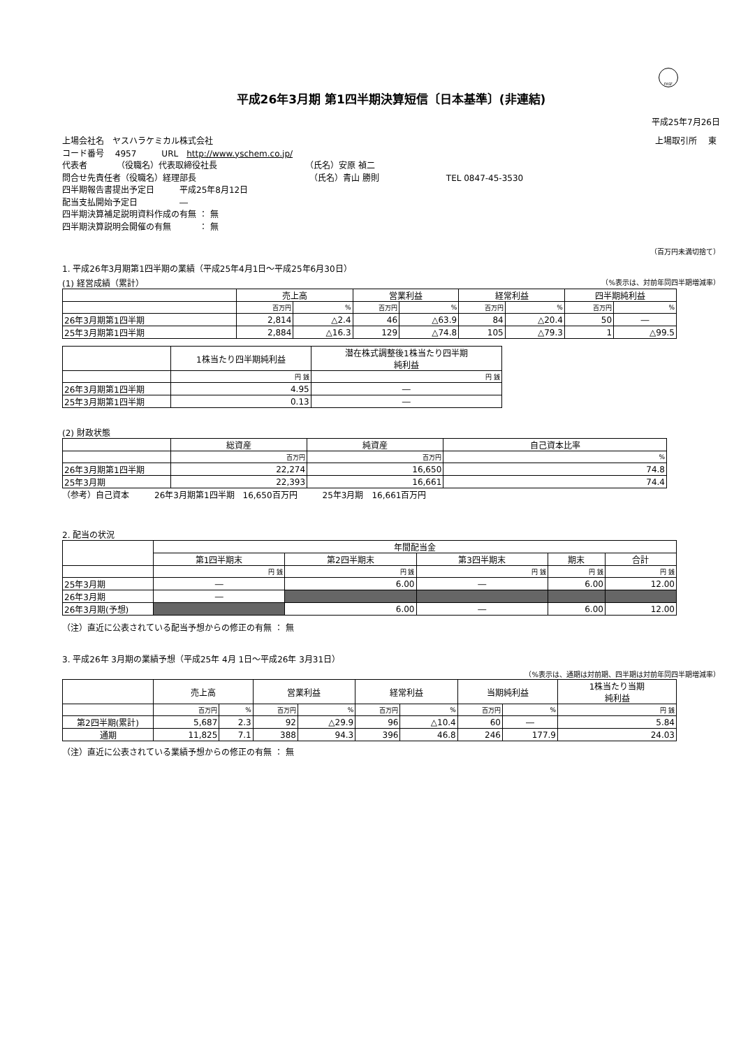FASF
平成26年3月期 第1四半期決算短信〔日本基準〕(非連結)
平成25年7月26日
上場会社名　ヤスハラケミカル株式会社 上場取引所　 東
コード番号　 4957　　　URL　http://www.yschem.co.jp/
代表者　　　　（役職名）代表取締役社長　　　　　　　　　　　（氏名）安原 禎二
問合せ先責任者（役職名）経理部長　　　　　　　　　　　　　　（氏名）青山 勝則　　　　　　　　TEL 0847-45-3530
四半期報告書提出予定日　　　平成25年8月12日
配当支払開始予定日　　　　　―
四半期決算補足説明資料作成の有無 ： 無
四半期決算説明会開催の有無　　　 ： 無
（百万円未満切捨て）
1. 平成26年3月期第1四半期の業績（平成25年4月1日～平成25年6月30日）
(1) 経営成績（累計） （%表示は、対前年同四半期増減率）
| | 売上高 | | 営業利益 | | 経常利益 | | 四半期純利益 | |
| --- | --- | --- | --- | --- | --- | --- | --- | --- |
| | 百万円 | % | 百万円 | % | 百万円 | % | 百万円 | % |
| 26年3月期第1四半期 | 2,814 | △2.4 | 46 | △63.9 | 84 | △20.4 | 50 | ― |
| 25年3月期第1四半期 | 2,884 | △16.3 | 129 | △74.8 | 105 | △79.3 | 1 | △99.5 |
| | 1株当たり四半期純利益 | 潜在株式調整後1株当たり四半期 純利益 |
| --- | --- | --- |
| | 円 銭 | 円 銭 |
| 26年3月期第1四半期 | 4.95 | ― |
| 25年3月期第1四半期 | 0.13 | ― |
(2) 財政状態
| | 総資産 | 純資産 | 自己資本比率 |
| --- | --- | --- | --- |
| | 百万円 | 百万円 | % |
| 26年3月期第1四半期 | 22,274 | 16,650 | 74.8 |
| 25年3月期 | 22,393 | 16,661 | 74.4 |
（参考）自己資本　　　26年3月期第1四半期　16,650百万円　　　25年3月期　16,661百万円
2. 配当の状況
| | 年間配当金 | | | | |
| --- | --- | --- | --- | --- | --- |
| | 第1四半期末 | 第2四半期末 | 第3四半期末 | 期末 | 合計 |
| | 円 銭 | 円 銭 | 円 銭 | 円 銭 | 円 銭 |
| 25年3月期 | ― | 6.00 | ― | 6.00 | 12.00 |
| 26年3月期 | ― | | | | |
| 26年3月期(予想) | | 6.00 | ― | 6.00 | 12.00 |
（注）直近に公表されている配当予想からの修正の有無 ： 無
3. 平成26年 3月期の業績予想（平成25年 4月 1日～平成26年 3月31日）
（%表示は、通期は対前期、四半期は対前年同四半期増減率）
| | 売上高 | | 営業利益 | | 経常利益 | | 当期純利益 | | 1株当たり当期 純利益 |
| --- | --- | --- | --- | --- | --- | --- | --- | --- | --- |
| | 百万円 | % | 百万円 | % | 百万円 | % | 百万円 | % | 円 銭 |
| 第2四半期(累計) | 5,687 | 2.3 | 92 | △29.9 | 96 | △10.4 | 60 | ― | 5.84 |
| 通期 | 11,825 | 7.1 | 388 | 94.3 | 396 | 46.8 | 246 | 177.9 | 24.03 |
（注）直近に公表されている業績予想からの修正の有無 ： 無